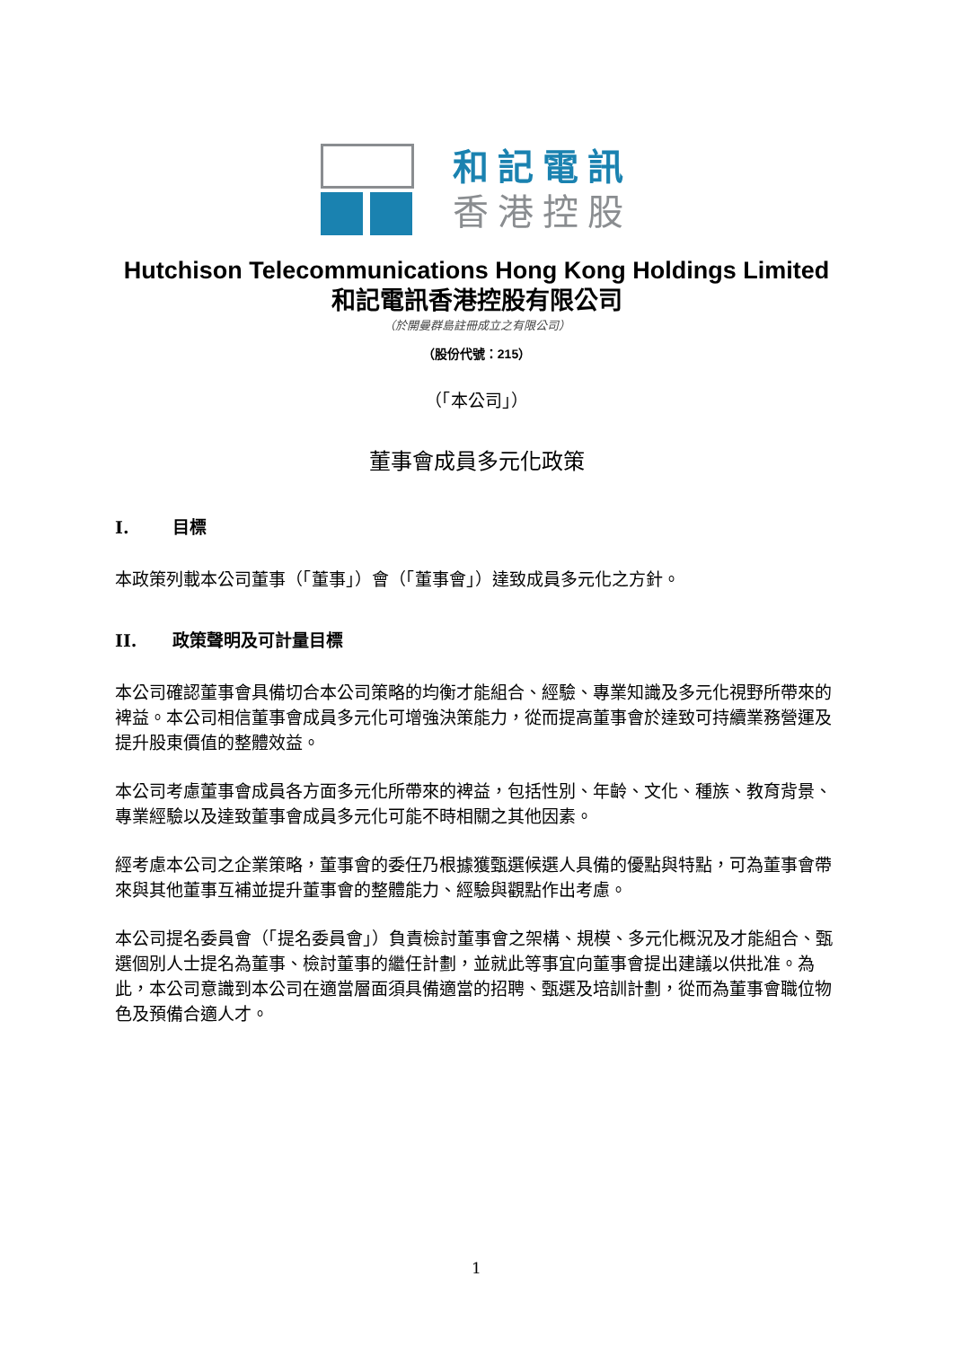和記電訊
香港控股
Hutchison Telecommunications Hong Kong Holdings Limited
和記電訊香港控股有限公司
（於開曼群島註冊成立之有限公司）
（股份代號：215）
（「本公司」）
董事會成員多元化政策
I. 目標
本政策列載本公司董事（「董事」）會（「董事會」）達致成員多元化之方針。
II. 政策聲明及可計量目標
本公司確認董事會具備切合本公司策略的均衡才能組合、經驗、專業知識及多元化視野所帶來的裨益。本公司相信董事會成員多元化可增強決策能力，從而提高董事會於達致可持續業務營運及提升股東價值的整體效益。
本公司考慮董事會成員各方面多元化所帶來的裨益，包括性別、年齡、文化、種族、教育背景、專業經驗以及達致董事會成員多元化可能不時相關之其他因素。
經考慮本公司之企業策略，董事會的委任乃根據獲甄選候選人具備的優點與特點，可為董事會帶來與其他董事互補並提升董事會的整體能力、經驗與觀點作出考慮。
本公司提名委員會（「提名委員會」）負責檢討董事會之架構、規模、多元化概況及才能組合、甄選個別人士提名為董事、檢討董事的繼任計劃，並就此等事宜向董事會提出建議以供批准。為此，本公司意識到本公司在適當層面須具備適當的招聘、甄選及培訓計劃，從而為董事會職位物色及預備合適人才。
1